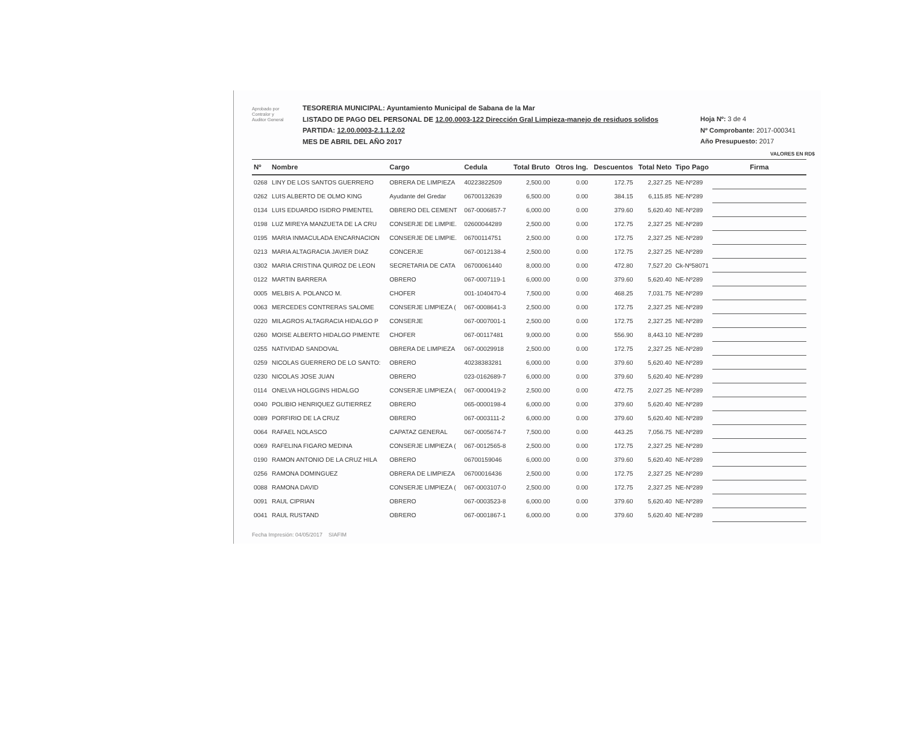Aprobado por
Contralor y
Auditor General
TESORERIA MUNICIPAL: Ayuntamiento Municipal de Sabana de la Mar
LISTADO DE PAGO DEL PERSONAL DE 12.00.0003-122 Dirección Gral Limpieza-manejo de residuos solidos
PARTIDA: 12.00.0003-2.1.1.2.02
MES DE ABRIL DEL AÑO 2017
Hoja Nº: 3 de 4
Nº Comprobante: 2017-000341
Año Presupuesto: 2017
VALORES EN RD$
| Nº | Nombre | Cargo | Cedula | Total Bruto | Otros Ing. | Descuentos | Total Neto | Tipo Pago | Firma |
| --- | --- | --- | --- | --- | --- | --- | --- | --- | --- |
| 0268 | LINY DE LOS SANTOS GUERRERO | OBRERA DE LIMPIEZA | 40223822509 | 2,500.00 | 0.00 | 172.75 | 2,327.25 | NE-Nº289 | |
| 0262 | LUIS ALBERTO DE OLMO KING | Ayudante del Gredar | 06700132639 | 6,500.00 | 0.00 | 384.15 | 6,115.85 | NE-Nº289 | |
| 0134 | LUIS EDUARDO ISIDRO PIMENTEL | OBRERO DEL CEMENT | 067-0006857-7 | 6,000.00 | 0.00 | 379.60 | 5,620.40 | NE-Nº289 | |
| 0198 | LUZ MIREYA MANZUETA DE LA CRU | CONSERJE DE LIMPIE. | 02600044289 | 2,500.00 | 0.00 | 172.75 | 2,327.25 | NE-Nº289 | |
| 0195 | MARIA INMACULADA ENCARNACION | CONSERJE DE LIMPIE. | 06700114751 | 2,500.00 | 0.00 | 172.75 | 2,327.25 | NE-Nº289 | |
| 0213 | MARIA ALTAGRACIA JAVIER DIAZ | CONCERJE | 067-0012138-4 | 2,500.00 | 0.00 | 172.75 | 2,327.25 | NE-Nº289 | |
| 0302 | MARIA CRISTINA QUIROZ DE LEON | SECRETARIA DE CATA | 06700061440 | 8,000.00 | 0.00 | 472.80 | 7,527.20 | Ck-Nº58071 | |
| 0122 | MARTIN BARRERA | OBRERO | 067-0007119-1 | 6,000.00 | 0.00 | 379.60 | 5,620.40 | NE-Nº289 | |
| 0005 | MELBIS A. POLANCO M. | CHOFER | 001-1040470-4 | 7,500.00 | 0.00 | 468.25 | 7,031.75 | NE-Nº289 | |
| 0063 | MERCEDES CONTRERAS SALOME | CONSERJE LIMPIEZA ( | 067-0008641-3 | 2,500.00 | 0.00 | 172.75 | 2,327.25 | NE-Nº289 | |
| 0220 | MILAGROS ALTAGRACIA HIDALGO P | CONSERJE | 067-0007001-1 | 2,500.00 | 0.00 | 172.75 | 2,327.25 | NE-Nº289 | |
| 0260 | MOISE ALBERTO HIDALGO PIMENTE | CHOFER | 067-00117481 | 9,000.00 | 0.00 | 556.90 | 8,443.10 | NE-Nº289 | |
| 0255 | NATIVIDAD SANDOVAL | OBRERA DE LIMPIEZA | 067-00029918 | 2,500.00 | 0.00 | 172.75 | 2,327.25 | NE-Nº289 | |
| 0259 | NICOLAS GUERRERO DE LO SANTO: | OBRERO | 40238383281 | 6,000.00 | 0.00 | 379.60 | 5,620.40 | NE-Nº289 | |
| 0230 | NICOLAS JOSE JUAN | OBRERO | 023-0162689-7 | 6,000.00 | 0.00 | 379.60 | 5,620.40 | NE-Nº289 | |
| 0114 | ONELVA HOLGGINS HIDALGO | CONSERJE LIMPIEZA ( | 067-0000419-2 | 2,500.00 | 0.00 | 472.75 | 2,027.25 | NE-Nº289 | |
| 0040 | POLIBIO HENRIQUEZ GUTIERREZ | OBRERO | 065-0000198-4 | 6,000.00 | 0.00 | 379.60 | 5,620.40 | NE-Nº289 | |
| 0089 | PORFIRIO DE LA CRUZ | OBRERO | 067-0003111-2 | 6,000.00 | 0.00 | 379.60 | 5,620.40 | NE-Nº289 | |
| 0064 | RAFAEL NOLASCO | CAPATAZ GENERAL | 067-0005674-7 | 7,500.00 | 0.00 | 443.25 | 7,056.75 | NE-Nº289 | |
| 0069 | RAFELINA FIGARO MEDINA | CONSERJE LIMPIEZA ( | 067-0012565-8 | 2,500.00 | 0.00 | 172.75 | 2,327.25 | NE-Nº289 | |
| 0190 | RAMON ANTONIO DE LA CRUZ HILA | OBRERO | 06700159046 | 6,000.00 | 0.00 | 379.60 | 5,620.40 | NE-Nº289 | |
| 0256 | RAMONA DOMINGUEZ | OBRERA DE LIMPIEZA | 06700016436 | 2,500.00 | 0.00 | 172.75 | 2,327.25 | NE-Nº289 | |
| 0088 | RAMONA DAVID | CONSERJE LIMPIEZA ( | 067-0003107-0 | 2,500.00 | 0.00 | 172.75 | 2,327.25 | NE-Nº289 | |
| 0091 | RAUL CIPRIAN | OBRERO | 067-0003523-8 | 6,000.00 | 0.00 | 379.60 | 5,620.40 | NE-Nº289 | |
| 0041 | RAUL RUSTAND | OBRERO | 067-0001867-1 | 6,000.00 | 0.00 | 379.60 | 5,620.40 | NE-Nº289 | |
Fecha Impresión: 04/05/2017 SIAFIM